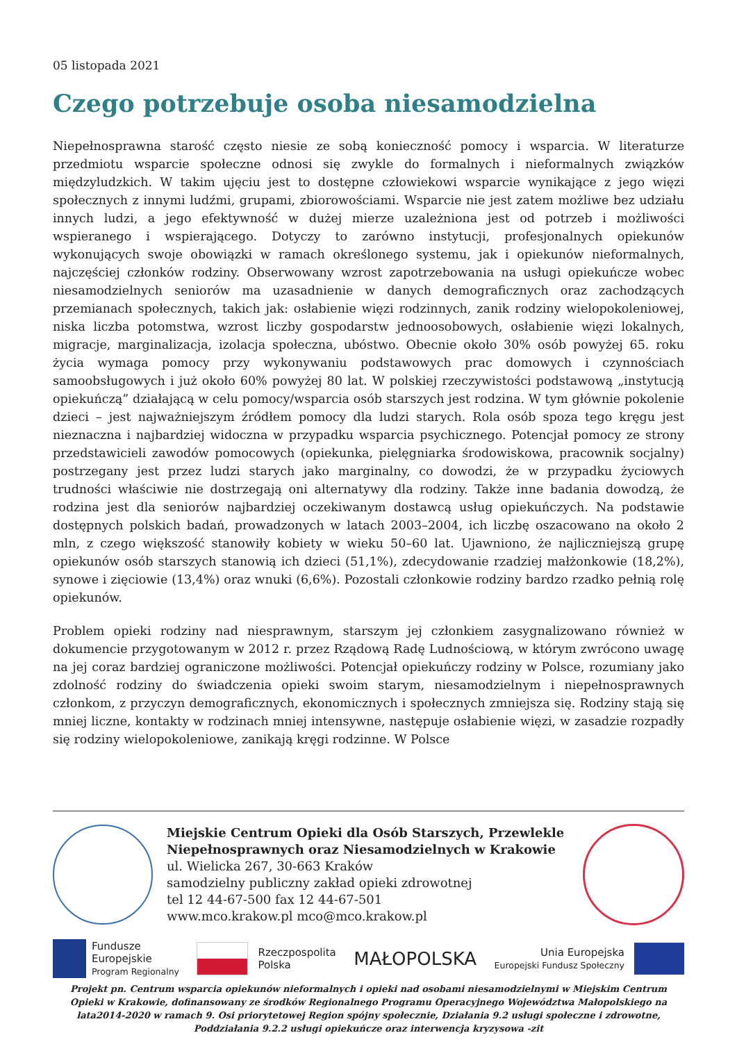05 listopada 2021
Czego potrzebuje osoba niesamodzielna
Niepełnosprawna starość często niesie ze sobą konieczność pomocy i wsparcia. W literaturze przedmiotu wsparcie społeczne odnosi się zwykle do formalnych i nieformalnych związków międzyludzkich. W takim ujęciu jest to dostępne człowiekowi wsparcie wynikające z jego więzi społecznych z innymi ludźmi, grupami, zbiorowościami. Wsparcie nie jest zatem możliwe bez udziału innych ludzi, a jego efektywność w dużej mierze uzależniona jest od potrzeb i możliwości wspieranego i wspierającego. Dotyczy to zarówno instytucji, profesjonalnych opiekunów wykonujących swoje obowiązki w ramach określonego systemu, jak i opiekunów nieformalnych, najczęściej członków rodziny. Obserwowany wzrost zapotrzebowania na usługi opiekuńcze wobec niesamodzielnych seniorów ma uzasadnienie w danych demograficznych oraz zachodzących przemianach społecznych, takich jak: osłabienie więzi rodzinnych, zanik rodziny wielopokoleniowej, niska liczba potomstwa, wzrost liczby gospodarstw jednoosobowych, osłabienie więzi lokalnych, migracje, marginalizacja, izolacja społeczna, ubóstwo. Obecnie około 30% osób powyżej 65. roku życia wymaga pomocy przy wykonywaniu podstawowych prac domowych i czynnościach samoobsługowych i już około 60% powyżej 80 lat. W polskiej rzeczywistości podstawową „instytucją opiekuńczą” działającą w celu pomocy/wsparcia osób starszych jest rodzina. W tym głównie pokolenie dzieci – jest najważniejszym źródłem pomocy dla ludzi starych. Rola osób spoza tego kręgu jest nieznaczna i najbardziej widoczna w przypadku wsparcia psychicznego. Potencjał pomocy ze strony przedstawicieli zawodów pomocowych (opiekunka, pielęgniarka środowiskowa, pracownik socjalny) postrzegany jest przez ludzi starych jako marginalny, co dowodzi, że w przypadku życiowych trudności właściwie nie dostrzegają oni alternatywy dla rodziny. Także inne badania dowodzą, że rodzina jest dla seniorów najbardziej oczekiwanym dostawcą usług opiekuńczych. Na podstawie dostępnych polskich badań, prowadzonych w latach 2003–2004, ich liczbę oszacowano na około 2 mln, z czego większość stanowiły kobiety w wieku 50–60 lat. Ujawniono, że najliczniejszą grupę opiekunów osób starszych stanowią ich dzieci (51,1%), zdecydowanie rzadziej małżonkowie (18,2%), synowe i zięciowie (13,4%) oraz wnuki (6,6%). Pozostali członkowie rodziny bardzo rzadko pełnią rolę opiekunów.
Problem opieki rodziny nad niesprawnym, starszym jej członkiem zasygnalizowano również w dokumencie przygotowanym w 2012 r. przez Rządową Radę Ludnościową, w którym zwrócono uwagę na jej coraz bardziej ograniczone możliwości. Potencjał opiekuńczy rodziny w Polsce, rozumiany jako zdolność rodziny do świadczenia opieki swoim starym, niesamodzielnym i niepełnosprawnych członkom, z przyczyn demograficznych, ekonomicznych i społecznych zmniejsza się. Rodziny stają się mniej liczne, kontakty w rodzinach mniej intensywne, następuje osłabienie więzi, w zasadzie rozpadły się rodziny wielopokoleniowe, zanikają kręgi rodzinne. W Polsce
Miejskie Centrum Opieki dla Osób Starszych, Przewlekle Niepełnosprawnych oraz Niesamodzielnych w Krakowie
ul. Wielicka 267, 30-663 Kraków
samodzielny publiczny zakład opieki zdrowotnej
tel 12 44-67-500 fax 12 44-67-501
www.mco.krakow.pl mco@mco.krakow.pl
Fundusze
Europejskie
Program Regionalny
Rzeczpospolita
Polska
MAŁOPOLSKA
Unia Europejska
Europejski Fundusz Społeczny
Projekt pn. Centrum wsparcia opiekunów nieformalnych i opieki nad osobami niesamodzielnymi w Miejskim Centrum Opieki w Krakowie, dofinansowany ze środków Regionalnego Programu Operacyjnego Województwa Małopolskiego na lata2014-2020 w ramach 9. Osi priorytetowej Region spójny społecznie, Działania 9.2 usługi społeczne i zdrowotne, Poddziałania 9.2.2 usługi opiekuńcze oraz interwencja kryzysowa -zit